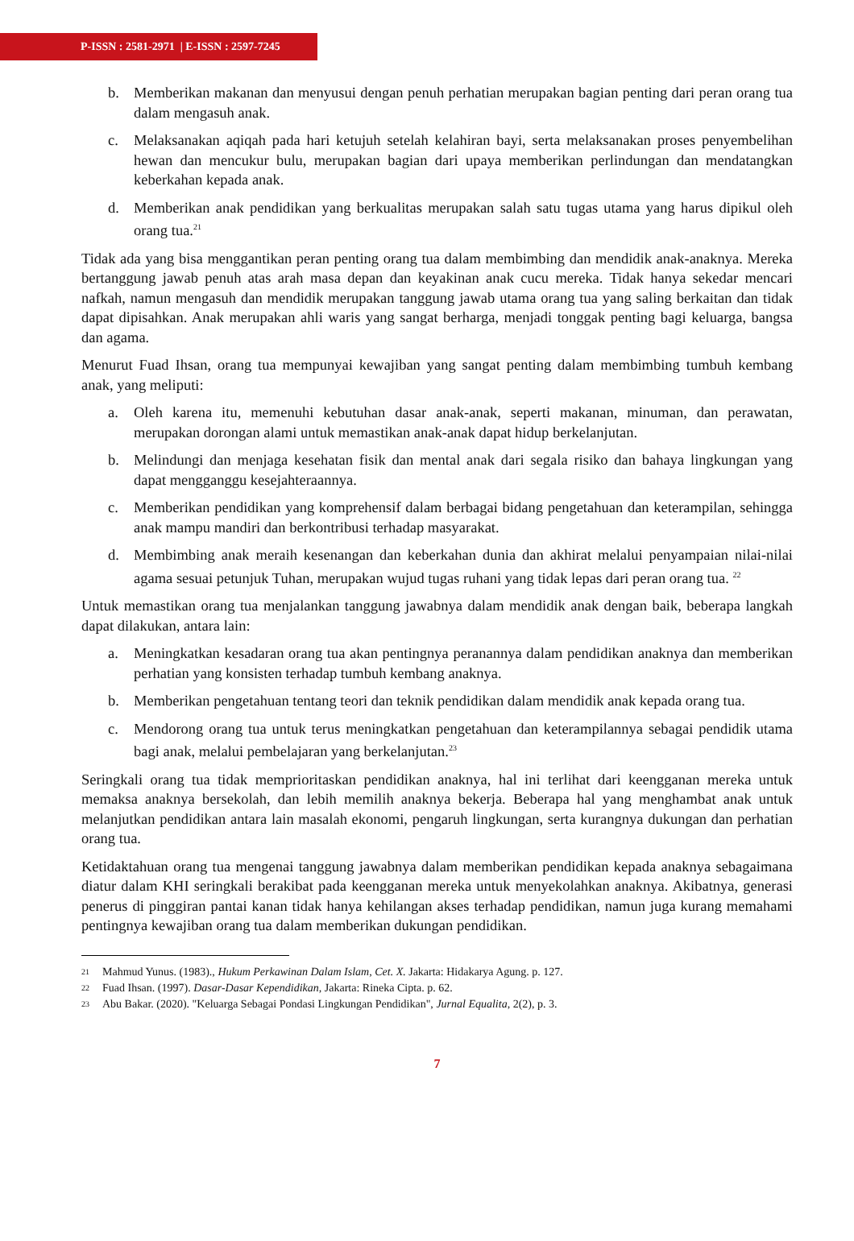P-ISSN : 2581-2971 | E-ISSN : 2597-7245
b. Memberikan makanan dan menyusui dengan penuh perhatian merupakan bagian penting dari peran orang tua dalam mengasuh anak.
c. Melaksanakan aqiqah pada hari ketujuh setelah kelahiran bayi, serta melaksanakan proses penyembelihan hewan dan mencukur bulu, merupakan bagian dari upaya memberikan perlindungan dan mendatangkan keberkahan kepada anak.
d. Memberikan anak pendidikan yang berkualitas merupakan salah satu tugas utama yang harus dipikul oleh orang tua.<sup>21</sup>
Tidak ada yang bisa menggantikan peran penting orang tua dalam membimbing dan mendidik anak-anaknya. Mereka bertanggung jawab penuh atas arah masa depan dan keyakinan anak cucu mereka. Tidak hanya sekedar mencari nafkah, namun mengasuh dan mendidik merupakan tanggung jawab utama orang tua yang saling berkaitan dan tidak dapat dipisahkan. Anak merupakan ahli waris yang sangat berharga, menjadi tonggak penting bagi keluarga, bangsa dan agama.
Menurut Fuad Ihsan, orang tua mempunyai kewajiban yang sangat penting dalam membimbing tumbuh kembang anak, yang meliputi:
a. Oleh karena itu, memenuhi kebutuhan dasar anak-anak, seperti makanan, minuman, dan perawatan, merupakan dorongan alami untuk memastikan anak-anak dapat hidup berkelanjutan.
b. Melindungi dan menjaga kesehatan fisik dan mental anak dari segala risiko dan bahaya lingkungan yang dapat mengganggu kesejahteraannya.
c. Memberikan pendidikan yang komprehensif dalam berbagai bidang pengetahuan dan keterampilan, sehingga anak mampu mandiri dan berkontribusi terhadap masyarakat.
d. Membimbing anak meraih kesenangan dan keberkahan dunia dan akhirat melalui penyampaian nilai-nilai agama sesuai petunjuk Tuhan, merupakan wujud tugas ruhani yang tidak lepas dari peran orang tua. <sup>22</sup>
Untuk memastikan orang tua menjalankan tanggung jawabnya dalam mendidik anak dengan baik, beberapa langkah dapat dilakukan, antara lain:
a. Meningkatkan kesadaran orang tua akan pentingnya peranannya dalam pendidikan anaknya dan memberikan perhatian yang konsisten terhadap tumbuh kembang anaknya.
b. Memberikan pengetahuan tentang teori dan teknik pendidikan dalam mendidik anak kepada orang tua.
c. Mendorong orang tua untuk terus meningkatkan pengetahuan dan keterampilannya sebagai pendidik utama bagi anak, melalui pembelajaran yang berkelanjutan.<sup>23</sup>
Seringkali orang tua tidak memprioritaskan pendidikan anaknya, hal ini terlihat dari keengganan mereka untuk memaksa anaknya bersekolah, dan lebih memilih anaknya bekerja. Beberapa hal yang menghambat anak untuk melanjutkan pendidikan antara lain masalah ekonomi, pengaruh lingkungan, serta kurangnya dukungan dan perhatian orang tua.
Ketidaktahuan orang tua mengenai tanggung jawabnya dalam memberikan pendidikan kepada anaknya sebagaimana diatur dalam KHI seringkali berakibat pada keengganan mereka untuk menyekolahkan anaknya. Akibatnya, generasi penerus di pinggiran pantai kanan tidak hanya kehilangan akses terhadap pendidikan, namun juga kurang memahami pentingnya kewajiban orang tua dalam memberikan dukungan pendidikan.
21
Mahmud Yunus. (1983)., Hukum Perkawinan Dalam Islam, Cet. X. Jakarta: Hidakarya Agung. p. 127.
22
Fuad Ihsan. (1997). Dasar-Dasar Kependidikan, Jakarta: Rineka Cipta. p. 62.
23
Abu Bakar. (2020). "Keluarga Sebagai Pondasi Lingkungan Pendidikan", Jurnal Equalita, 2(2), p. 3.
7